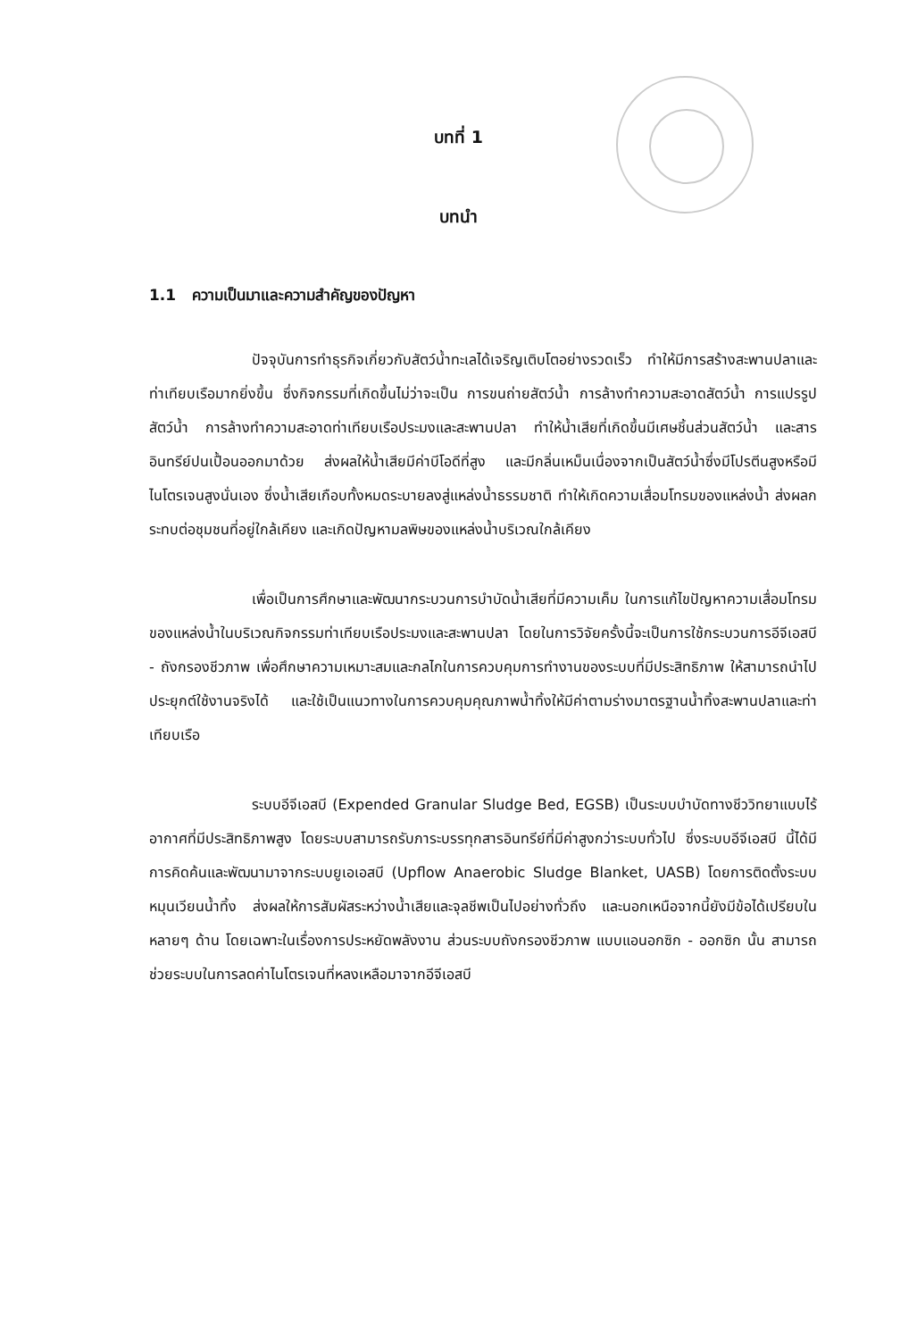บทที่ 1
บทนำ
1.1 ความเป็นมาและความสำคัญของปัญหา
ปัจจุบันการทำธุรกิจเกี่ยวกับสัตว์น้ำทะเลได้เจริญเติบโตอย่างรวดเร็ว ทำให้มีการสร้างสะพานปลาและท่าเทียบเรือมากยิ่งขึ้น ซึ่งกิจกรรมที่เกิดขึ้นไม่ว่าจะเป็น การขนถ่ายสัตว์น้ำ การล้างทำความสะอาดสัตว์น้ำ การแปรรูปสัตว์น้ำ การล้างทำความสะอาดท่าเทียบเรือประมงและสะพานปลา ทำให้น้ำเสียที่เกิดขึ้นมีเศษชิ้นส่วนสัตว์น้ำ และสารอินทรีย์ปนเปื้อนออกมาด้วย ส่งผลให้น้ำเสียมีค่าบีโอดีที่สูง และมีกลิ่นเหม็นเนื่องจากเป็นสัตว์น้ำซึ่งมีโปรตีนสูงหรือมีไนโตรเจนสูงนั่นเอง ซึ่งน้ำเสียเกือบทั้งหมดระบายลงสู่แหล่งน้ำธรรมชาติ ทำให้เกิดความเสื่อมโทรมของแหล่งน้ำ ส่งผลกระทบต่อชุมชนที่อยู่ใกล้เคียง และเกิดปัญหามลพิษของแหล่งน้ำบริเวณใกล้เคียง
เพื่อเป็นการศึกษาและพัฒนากระบวนการบำบัดน้ำเสียที่มีความเค็ม ในการแก้ไขปัญหาความเสื่อมโทรมของแหล่งน้ำในบริเวณกิจกรรมท่าเทียบเรือประมงและสะพานปลา โดยในการวิจัยครั้งนี้จะเป็นการใช้กระบวนการอีจีเอสบี - ถังกรองชีวภาพ เพื่อศึกษาความเหมาะสมและกลไกในการควบคุมการทำงานของระบบที่มีประสิทธิภาพ ให้สามารถนำไปประยุกต์ใช้งานจริงได้ และใช้เป็นแนวทางในการควบคุมคุณภาพน้ำทิ้งให้มีค่าตามร่างมาตรฐานน้ำทิ้งสะพานปลาและท่าเทียบเรือ
ระบบอีจีเอสบี (Expended Granular Sludge Bed, EGSB) เป็นระบบบำบัดทางชีววิทยาแบบไร้อากาศที่มีประสิทธิภาพสูง โดยระบบสามารถรับภาระบรรทุกสารอินทรีย์ที่มีค่าสูงกว่าระบบทั่วไป ซึ่งระบบอีจีเอสบี นี้ได้มีการคิดค้นและพัฒนามาจากระบบยูเอเอสบี (Upflow Anaerobic Sludge Blanket, UASB) โดยการติดตั้งระบบหมุนเวียนน้ำทิ้ง ส่งผลให้การสัมผัสระหว่างน้ำเสียและจุลชีพเป็นไปอย่างทั่วถึง และนอกเหนือจากนี้ยังมีข้อได้เปรียบในหลายๆ ด้าน โดยเฉพาะในเรื่องการประหยัดพลังงาน ส่วนระบบถังกรองชีวภาพ แบบแอนอกซิก - ออกซิก นั้น สามารถช่วยระบบในการลดค่าไนโตรเจนที่หลงเหลือมาจากอีจีเอสบี